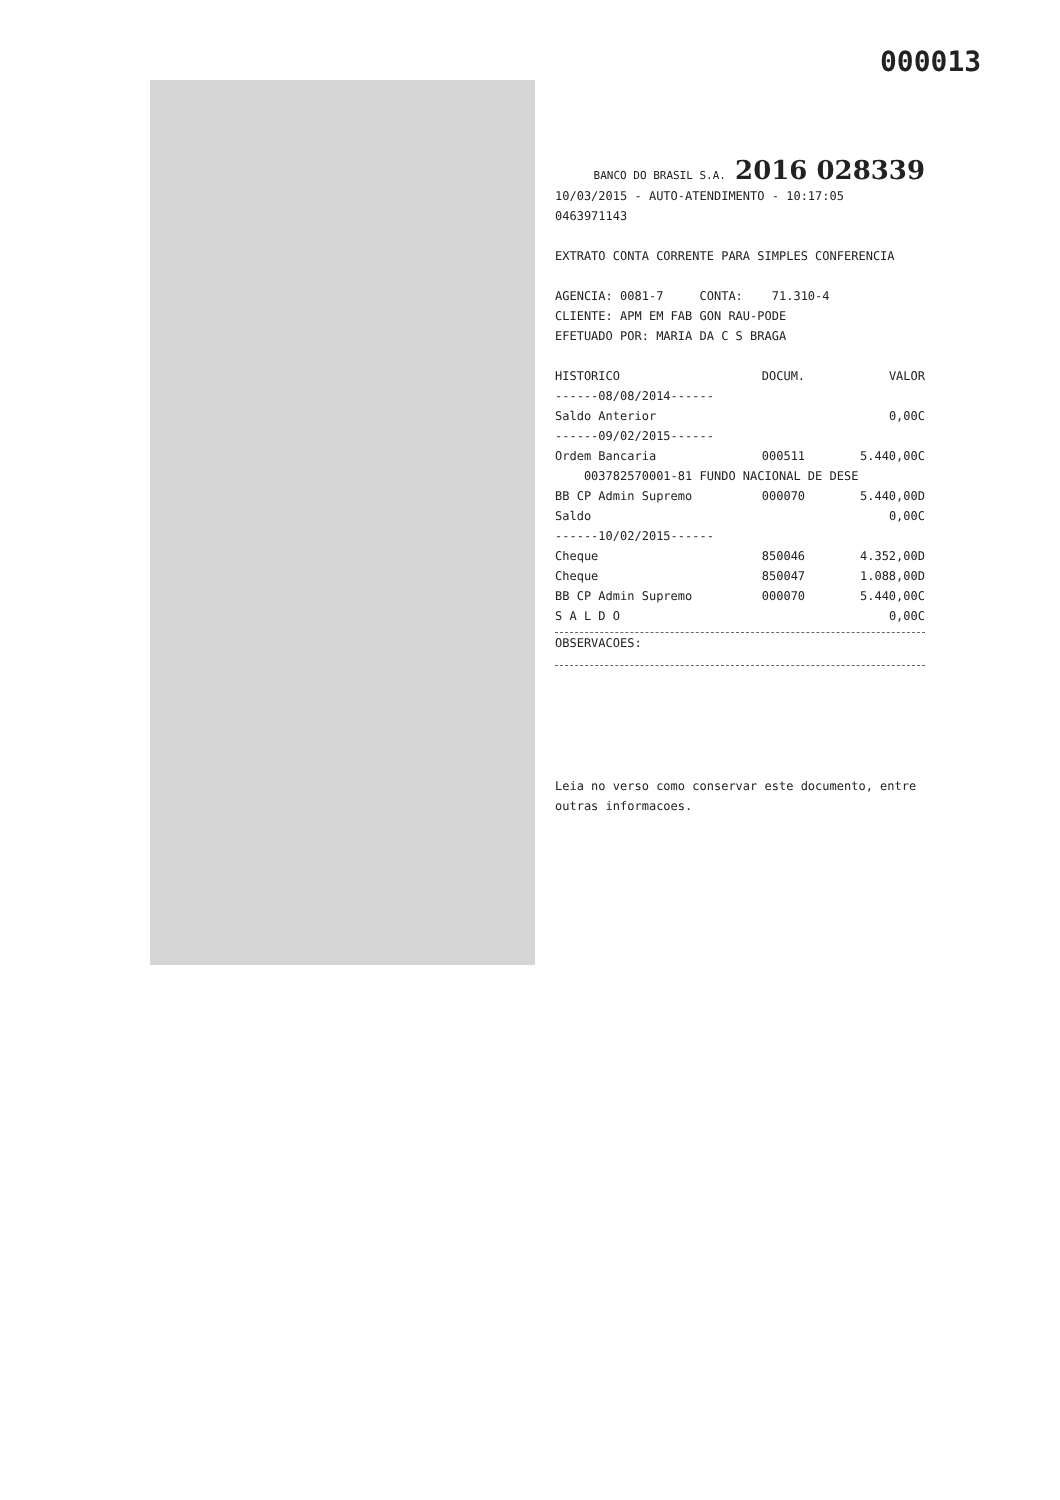000013
BANCO DO BRASIL S.A. 2016 028339
10/03/2015 - AUTO-ATENDIMENTO - 10:17:05
0463971143
EXTRATO CONTA CORRENTE PARA SIMPLES CONFERENCIA
AGENCIA: 0081-7 CONTA: 71.310-4
CLIENTE: APM EM FAB GON RAU-PODE
EFETUADO POR: MARIA DA C S BRAGA
| HISTORICO | DOCUM. | VALOR |
| --- | --- | --- |
| ------08/08/2014------ | | |
| Saldo Anterior | | 0,00C |
| ------09/02/2015------ | | |
| Ordem Bancaria | 000511 | 5.440,00C |
| 003782570001-81 FUNDO NACIONAL DE DESE | | |
| BB CP Admin Supremo | 000070 | 5.440,00D |
| Saldo | | 0,00C |
| ------10/02/2015------ | | |
| Cheque | 850046 | 4.352,00D |
| Cheque | 850047 | 1.088,00D |
| BB CP Admin Supremo | 000070 | 5.440,00C |
| S A L D O | | 0,00C |
OBSERVACOES:
Leia no verso como conservar este documento, entre outras informacoes.